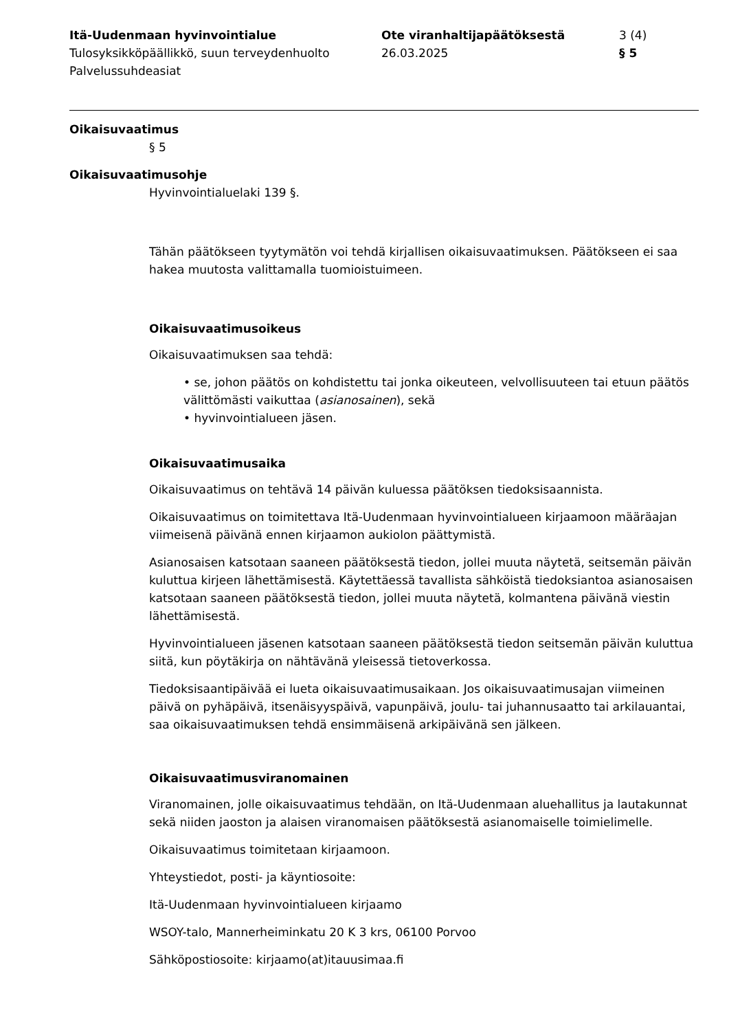Itä-Uudenmaan hyvinvointialue
Tulosyksikköpäällikkö, suun terveydenhuolto
Palvelussuhdeasiat
Ote viranhaltijapäätöksestä
26.03.2025
3 (4)
§ 5
Oikaisuvaatimus
§ 5
Oikaisuvaatimusohje
Hyvinvointialuelaki 139 §.
Tähän päätökseen tyytymätön voi tehdä kirjallisen oikaisuvaatimuksen. Päätökseen ei saa hakea muutosta valittamalla tuomioistuimeen.
Oikaisuvaatimusoikeus
Oikaisuvaatimuksen saa tehdä:
• se, johon päätös on kohdistettu tai jonka oikeuteen, velvollisuuteen tai etuun päätös välittömästi vaikuttaa (asianosainen), sekä
• hyvinvointialueen jäsen.
Oikaisuvaatimusaika
Oikaisuvaatimus on tehtävä 14 päivän kuluessa päätöksen tiedoksisaannista.
Oikaisuvaatimus on toimitettava Itä-Uudenmaan hyvinvointialueen kirjaamoon määräajan viimeisenä päivänä ennen kirjaamon aukiolon päättymistä.
Asianosaisen katsotaan saaneen päätöksestä tiedon, jollei muuta näytetä, seitsemän päivän kuluttua kirjeen lähettämisestä. Käytettäessä tavallista sähköistä tiedoksiantoa asianosaisen katsotaan saaneen päätöksestä tiedon, jollei muuta näytetä, kolmantena päivänä viestin lähettämisestä.
Hyvinvointialueen jäsenen katsotaan saaneen päätöksestä tiedon seitsemän päivän kuluttua siitä, kun pöytäkirja on nähtävänä yleisessä tietoverkossa.
Tiedoksisaantipäivää ei lueta oikaisuvaatimusaikaan. Jos oikaisuvaatimusajan viimeinen päivä on pyhäpäivä, itsenäisyyspäivä, vapunpäivä, joulu- tai juhannusaatto tai arkilauantai, saa oikaisuvaatimuksen tehdä ensimmäisenä arkipäivänä sen jälkeen.
Oikaisuvaatimusviranomainen
Viranomainen, jolle oikaisuvaatimus tehdään, on Itä-Uudenmaan aluehallitus ja lautakunnat sekä niiden jaoston ja alaisen viranomaisen päätöksestä asianomaiselle toimielimelle.
Oikaisuvaatimus toimitetaan kirjaamoon.
Yhteystiedot, posti- ja käyntiosoite:
Itä-Uudenmaan hyvinvointialueen kirjaamo
WSOY-talo, Mannerheiminkatu 20 K 3 krs, 06100 Porvoo
Sähköpostiosoite: kirjaamo(at)itauusimaa.fi